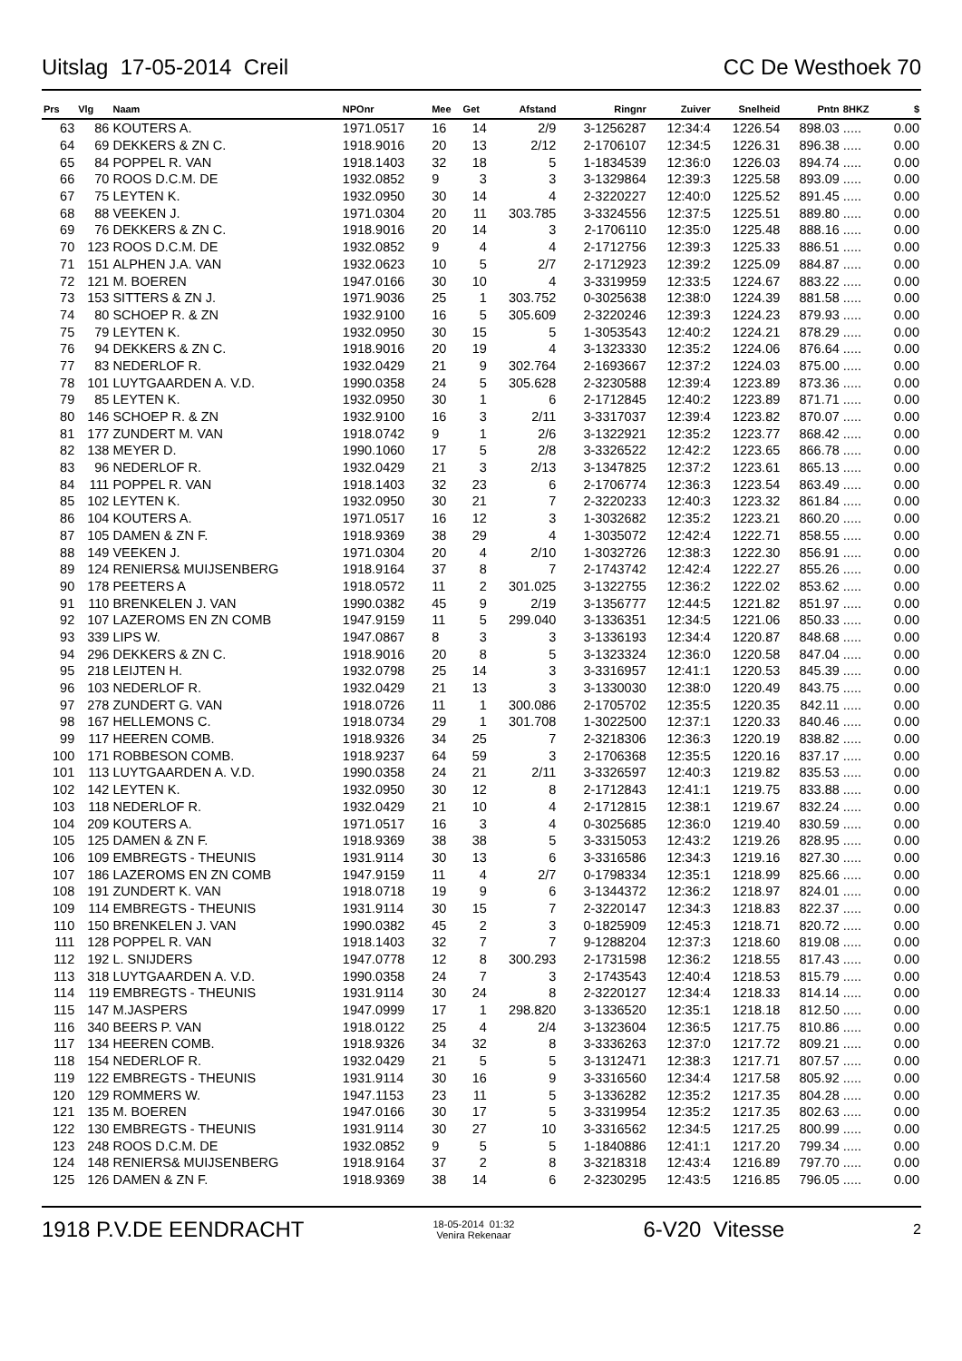Uitslag 17-05-2014 Creil CC De Westhoek 70
| Prs | Vlg | Naam | NPOnr | Mee | Get | Afstand | Ringnr | Zuiver | Snelheid | Pntn | 8HKZ | $ |
| --- | --- | --- | --- | --- | --- | --- | --- | --- | --- | --- | --- | --- |
| 63 | 86 | KOUTERS A. | 1971.0517 | 16 | 14 | 2/9 | 3-1256287 | 12:34:4 | 1226.54 | 898.03 | ..... | 0.00 |
| 64 | 69 | DEKKERS & ZN C. | 1918.9016 | 20 | 13 | 2/12 | 2-1706107 | 12:34:5 | 1226.31 | 896.38 | ..... | 0.00 |
| 65 | 84 | POPPEL R. VAN | 1918.1403 | 32 | 18 | 5 | 1-1834539 | 12:36:0 | 1226.03 | 894.74 | ..... | 0.00 |
| 66 | 70 | ROOS D.C.M. DE | 1932.0852 | 9 | 3 | 3 | 3-1329864 | 12:39:3 | 1225.58 | 893.09 | ..... | 0.00 |
| 67 | 75 | LEYTEN K. | 1932.0950 | 30 | 14 | 4 | 2-3220227 | 12:40:0 | 1225.52 | 891.45 | ..... | 0.00 |
| 68 | 88 | VEEKEN J. | 1971.0304 | 20 | 11 | 303.785 | 3-3324556 | 12:37:5 | 1225.51 | 889.80 | ..... | 0.00 |
| 69 | 76 | DEKKERS & ZN C. | 1918.9016 | 20 | 14 | 3 | 2-1706110 | 12:35:0 | 1225.48 | 888.16 | ..... | 0.00 |
| 70 | 123 | ROOS D.C.M. DE | 1932.0852 | 9 | 4 | 4 | 2-1712756 | 12:39:3 | 1225.33 | 886.51 | ..... | 0.00 |
| 71 | 151 | ALPHEN J.A. VAN | 1932.0623 | 10 | 5 | 2/7 | 2-1712923 | 12:39:2 | 1225.09 | 884.87 | ..... | 0.00 |
| 72 | 121 | M. BOEREN | 1947.0166 | 30 | 10 | 4 | 3-3319959 | 12:33:5 | 1224.67 | 883.22 | ..... | 0.00 |
| 73 | 153 | SITTERS & ZN J. | 1971.9036 | 25 | 1 | 303.752 | 0-3025638 | 12:38:0 | 1224.39 | 881.58 | ..... | 0.00 |
| 74 | 80 | SCHOEP R. & ZN | 1932.9100 | 16 | 5 | 305.609 | 2-3220246 | 12:39:3 | 1224.23 | 879.93 | ..... | 0.00 |
| 75 | 79 | LEYTEN K. | 1932.0950 | 30 | 15 | 5 | 1-3053543 | 12:40:2 | 1224.21 | 878.29 | ..... | 0.00 |
| 76 | 94 | DEKKERS & ZN C. | 1918.9016 | 20 | 19 | 4 | 3-1323330 | 12:35:2 | 1224.06 | 876.64 | ..... | 0.00 |
| 77 | 83 | NEDERLOF R. | 1932.0429 | 21 | 9 | 302.764 | 2-1693667 | 12:37:2 | 1224.03 | 875.00 | ..... | 0.00 |
| 78 | 101 | LUYTGAARDEN A. V.D. | 1990.0358 | 24 | 5 | 305.628 | 2-3230588 | 12:39:4 | 1223.89 | 873.36 | ..... | 0.00 |
| 79 | 85 | LEYTEN K. | 1932.0950 | 30 | 1 | 6 | 2-1712845 | 12:40:2 | 1223.89 | 871.71 | ..... | 0.00 |
| 80 | 146 | SCHOEP R. & ZN | 1932.9100 | 16 | 3 | 2/11 | 3-3317037 | 12:39:4 | 1223.82 | 870.07 | ..... | 0.00 |
| 81 | 177 | ZUNDERT M. VAN | 1918.0742 | 9 | 1 | 2/6 | 3-1322921 | 12:35:2 | 1223.77 | 868.42 | ..... | 0.00 |
| 82 | 138 | MEYER D. | 1990.1060 | 17 | 5 | 2/8 | 3-3326522 | 12:42:2 | 1223.65 | 866.78 | ..... | 0.00 |
| 83 | 96 | NEDERLOF R. | 1932.0429 | 21 | 3 | 2/13 | 3-1347825 | 12:37:2 | 1223.61 | 865.13 | ..... | 0.00 |
| 84 | 111 | POPPEL R. VAN | 1918.1403 | 32 | 23 | 6 | 2-1706774 | 12:36:3 | 1223.54 | 863.49 | ..... | 0.00 |
| 85 | 102 | LEYTEN K. | 1932.0950 | 30 | 21 | 7 | 2-3220233 | 12:40:3 | 1223.32 | 861.84 | ..... | 0.00 |
| 86 | 104 | KOUTERS A. | 1971.0517 | 16 | 12 | 3 | 1-3032682 | 12:35:2 | 1223.21 | 860.20 | ..... | 0.00 |
| 87 | 105 | DAMEN & ZN F. | 1918.9369 | 38 | 29 | 4 | 1-3035072 | 12:42:4 | 1222.71 | 858.55 | ..... | 0.00 |
| 88 | 149 | VEEKEN J. | 1971.0304 | 20 | 4 | 2/10 | 1-3032726 | 12:38:3 | 1222.30 | 856.91 | ..... | 0.00 |
| 89 | 124 | RENIERS& MUIJSENBERG | 1918.9164 | 37 | 8 | 7 | 2-1743742 | 12:42:4 | 1222.27 | 855.26 | ..... | 0.00 |
| 90 | 178 | PEETERS A | 1918.0572 | 11 | 2 | 301.025 | 3-1322755 | 12:36:2 | 1222.02 | 853.62 | ..... | 0.00 |
| 91 | 110 | BRENKELEN J. VAN | 1990.0382 | 45 | 9 | 2/19 | 3-1356777 | 12:44:5 | 1221.82 | 851.97 | ..... | 0.00 |
| 92 | 107 | LAZEROMS EN ZN COMB | 1947.9159 | 11 | 5 | 299.040 | 3-1336351 | 12:34:5 | 1221.06 | 850.33 | ..... | 0.00 |
| 93 | 339 | LIPS W. | 1947.0867 | 8 | 3 | 3 | 3-1336193 | 12:34:4 | 1220.87 | 848.68 | ..... | 0.00 |
| 94 | 296 | DEKKERS & ZN C. | 1918.9016 | 20 | 8 | 5 | 3-1323324 | 12:36:0 | 1220.58 | 847.04 | ..... | 0.00 |
| 95 | 218 | LEIJTEN H. | 1932.0798 | 25 | 14 | 3 | 3-3316957 | 12:41:1 | 1220.53 | 845.39 | ..... | 0.00 |
| 96 | 103 | NEDERLOF R. | 1932.0429 | 21 | 13 | 3 | 3-1330030 | 12:38:0 | 1220.49 | 843.75 | ..... | 0.00 |
| 97 | 278 | ZUNDERT G. VAN | 1918.0726 | 11 | 1 | 300.086 | 2-1705702 | 12:35:5 | 1220.35 | 842.11 | ..... | 0.00 |
| 98 | 167 | HELLEMONS C. | 1918.0734 | 29 | 1 | 301.708 | 1-3022500 | 12:37:1 | 1220.33 | 840.46 | ..... | 0.00 |
| 99 | 117 | HEEREN COMB. | 1918.9326 | 34 | 25 | 7 | 2-3218306 | 12:36:3 | 1220.19 | 838.82 | ..... | 0.00 |
| 100 | 171 | ROBBESON COMB. | 1918.9237 | 64 | 59 | 3 | 2-1706368 | 12:35:5 | 1220.16 | 837.17 | ..... | 0.00 |
| 101 | 113 | LUYTGAARDEN A. V.D. | 1990.0358 | 24 | 21 | 2/11 | 3-3326597 | 12:40:3 | 1219.82 | 835.53 | ..... | 0.00 |
| 102 | 142 | LEYTEN K. | 1932.0950 | 30 | 12 | 8 | 2-1712843 | 12:41:1 | 1219.75 | 833.88 | ..... | 0.00 |
| 103 | 118 | NEDERLOF R. | 1932.0429 | 21 | 10 | 4 | 2-1712815 | 12:38:1 | 1219.67 | 832.24 | ..... | 0.00 |
| 104 | 209 | KOUTERS A. | 1971.0517 | 16 | 3 | 4 | 0-3025685 | 12:36:0 | 1219.40 | 830.59 | ..... | 0.00 |
| 105 | 125 | DAMEN & ZN F. | 1918.9369 | 38 | 38 | 5 | 3-3315053 | 12:43:2 | 1219.26 | 828.95 | ..... | 0.00 |
| 106 | 109 | EMBREGTS - THEUNIS | 1931.9114 | 30 | 13 | 6 | 3-3316586 | 12:34:3 | 1219.16 | 827.30 | ..... | 0.00 |
| 107 | 186 | LAZEROMS EN ZN COMB | 1947.9159 | 11 | 4 | 2/7 | 0-1798334 | 12:35:1 | 1218.99 | 825.66 | ..... | 0.00 |
| 108 | 191 | ZUNDERT K. VAN | 1918.0718 | 19 | 9 | 6 | 3-1344372 | 12:36:2 | 1218.97 | 824.01 | ..... | 0.00 |
| 109 | 114 | EMBREGTS - THEUNIS | 1931.9114 | 30 | 15 | 7 | 2-3220147 | 12:34:3 | 1218.83 | 822.37 | ..... | 0.00 |
| 110 | 150 | BRENKELEN J. VAN | 1990.0382 | 45 | 2 | 3 | 0-1825909 | 12:45:3 | 1218.71 | 820.72 | ..... | 0.00 |
| 111 | 128 | POPPEL R. VAN | 1918.1403 | 32 | 7 | 7 | 9-1288204 | 12:37:3 | 1218.60 | 819.08 | ..... | 0.00 |
| 112 | 192 | L. SNIJDERS | 1947.0778 | 12 | 8 | 300.293 | 2-1731598 | 12:36:2 | 1218.55 | 817.43 | ..... | 0.00 |
| 113 | 318 | LUYTGAARDEN A. V.D. | 1990.0358 | 24 | 7 | 3 | 2-1743543 | 12:40:4 | 1218.53 | 815.79 | ..... | 0.00 |
| 114 | 119 | EMBREGTS - THEUNIS | 1931.9114 | 30 | 24 | 8 | 2-3220127 | 12:34:4 | 1218.33 | 814.14 | ..... | 0.00 |
| 115 | 147 | M.JASPERS | 1947.0999 | 17 | 1 | 298.820 | 3-1336520 | 12:35:1 | 1218.18 | 812.50 | ..... | 0.00 |
| 116 | 340 | BEERS P. VAN | 1918.0122 | 25 | 4 | 2/4 | 3-1323604 | 12:36:5 | 1217.75 | 810.86 | ..... | 0.00 |
| 117 | 134 | HEEREN COMB. | 1918.9326 | 34 | 32 | 8 | 3-3336263 | 12:37:0 | 1217.72 | 809.21 | ..... | 0.00 |
| 118 | 154 | NEDERLOF R. | 1932.0429 | 21 | 5 | 5 | 3-1312471 | 12:38:3 | 1217.71 | 807.57 | ..... | 0.00 |
| 119 | 122 | EMBREGTS - THEUNIS | 1931.9114 | 30 | 16 | 9 | 3-3316560 | 12:34:4 | 1217.58 | 805.92 | ..... | 0.00 |
| 120 | 129 | ROMMERS W. | 1947.1153 | 23 | 11 | 5 | 3-1336282 | 12:35:2 | 1217.35 | 804.28 | ..... | 0.00 |
| 121 | 135 | M. BOEREN | 1947.0166 | 30 | 17 | 5 | 3-3319954 | 12:35:2 | 1217.35 | 802.63 | ..... | 0.00 |
| 122 | 130 | EMBREGTS - THEUNIS | 1931.9114 | 30 | 27 | 10 | 3-3316562 | 12:34:5 | 1217.25 | 800.99 | ..... | 0.00 |
| 123 | 248 | ROOS D.C.M. DE | 1932.0852 | 9 | 5 | 5 | 1-1840886 | 12:41:1 | 1217.20 | 799.34 | ..... | 0.00 |
| 124 | 148 | RENIERS& MUIJSENBERG | 1918.9164 | 37 | 2 | 8 | 3-3218318 | 12:43:4 | 1216.89 | 797.70 | ..... | 0.00 |
| 125 | 126 | DAMEN & ZN F. | 1918.9369 | 38 | 14 | 6 | 2-3230295 | 12:43:5 | 1216.85 | 796.05 | ..... | 0.00 |
1918 P.V.DE EENDRACHT 18-05-2014 01:32
Venira Rekenaar 6-V20 Vitesse 2